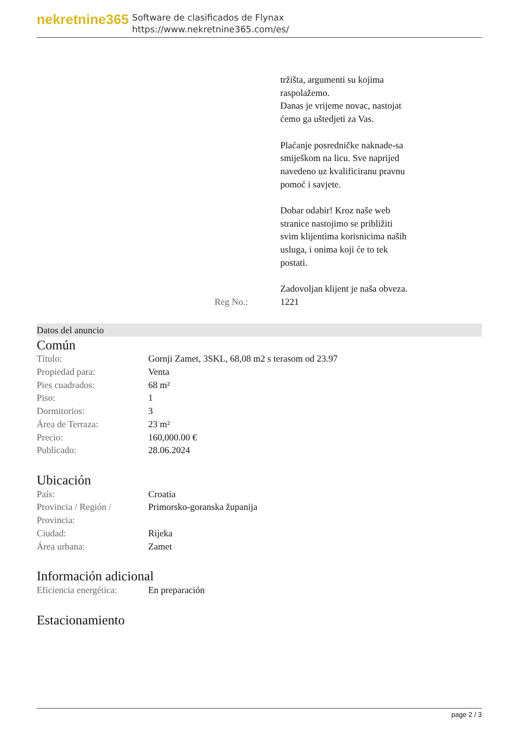nekretnine365
Software de clasificados de Flynax
https://www.nekretnine365.com/es/
Reg No.: tržišta, argumenti su kojima raspolažemo.
Danas je vrijeme novac, nastojat ćemo ga uštedjeti za Vas.
Plaćanje posredničke naknade-sa smiješkom na licu. Sve naprijed navedeno uz kvalificiranu pravnu pomoć i savjete.
Dobar odabir! Kroz naše web stranice nastojimo se približiti svim klijentima korisnicima naših usluga, i onima koji će to tek postati.
Zadovoljan klijent je naša obveza.
1221
Datos del anuncio
Común
| Título: | Gornji Zamet, 3SKL, 68,08 m2 s terasom od 23.97 |
| Propiedad para: | Venta |
| Pies cuadrados: | 68 m² |
| Piso: | 1 |
| Dormitorios: | 3 |
| Área de Terraza: | 23 m² |
| Precio: | 160,000.00 € |
| Publicado: | 28.06.2024 |
Ubicación
| País: | Croatia |
| Provincia / Región / Provincia: | Primorsko-goranska županija |
| Ciudad: | Rijeka |
| Área urbana: | Zamet |
Información adicional
| Eficiencia energética: | En preparación |
Estacionamiento
page 2 / 3